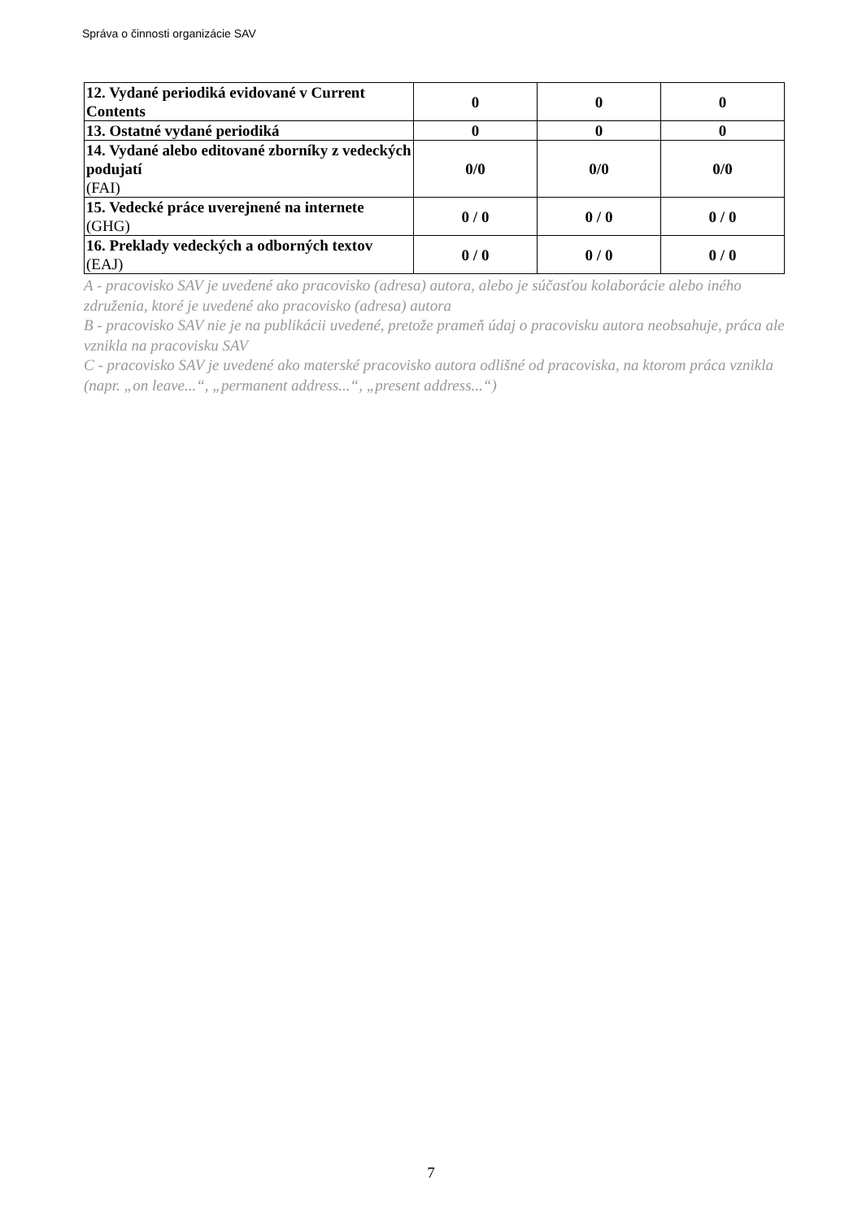Správa o činnosti organizácie SAV
| 12. Vydané periodiká evidované v Current Contents | 0 | 0 | 0 |
| 13. Ostatné vydané periodiká | 0 | 0 | 0 |
| 14. Vydané alebo editované zborníky z vedeckých podujatí (FAI) | 0/0 | 0/0 | 0/0 |
| 15. Vedecké práce uverejnené na internete (GHG) | 0 / 0 | 0 / 0 | 0 / 0 |
| 16. Preklady vedeckých a odborných textov (EAJ) | 0 / 0 | 0 / 0 | 0 / 0 |
A - pracovisko SAV je uvedené ako pracovisko (adresa) autora, alebo je súčasťou kolaborácie alebo iného združenia, ktoré je uvedené ako pracovisko (adresa) autora
B - pracovisko SAV nie je na publikácii uvedené, pretože prameň údaj o pracovisku autora neobsahuje, práca ale vznikla na pracovisku SAV
C - pracovisko SAV je uvedené ako materské pracovisko autora odlišné od pracoviska, na ktorom práca vznikla (napr. „on leave...“, „permanent address...“, „present address...“)
7